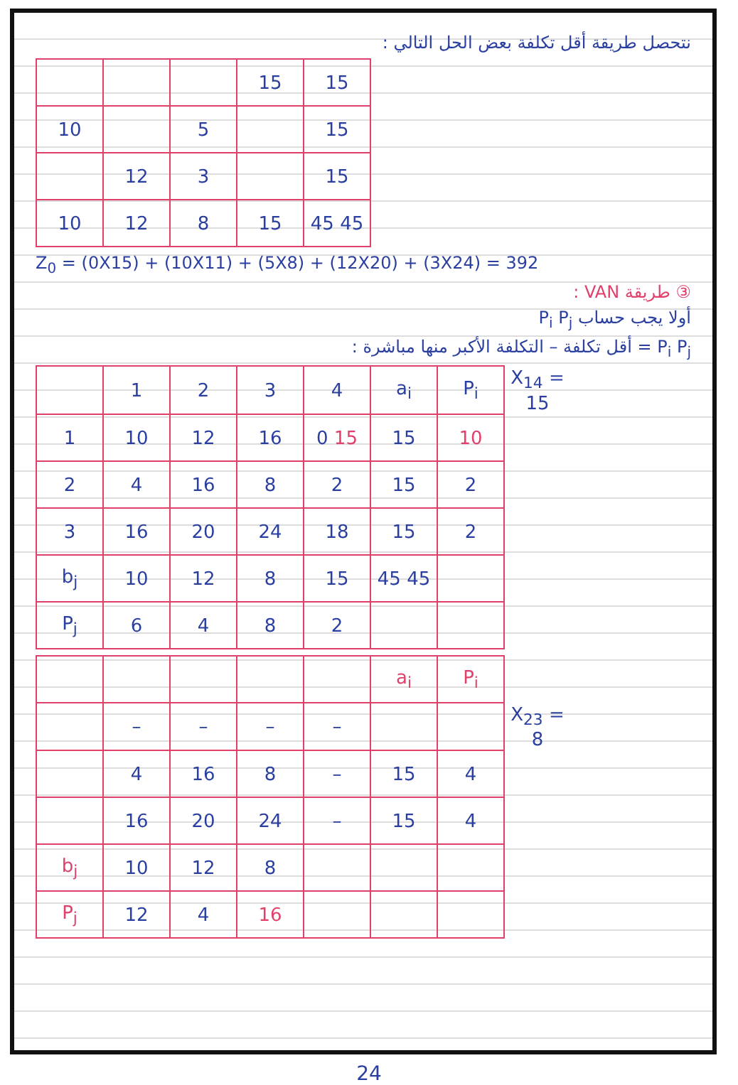نتحصل طريقة أقل تكلفة بعض الحل التالي :
| | | | 15 | 15 |
| 10 | | 5 | | 15 |
| | 12 | 3 | | 15 |
| 10 | 12 | 8 | 15 | 45 45 |
Z<sub>0</sub> = (0X15) + (10X11) + (5X8) + (12X20) + (3X24) = 392
③ طريقة VAN :
أولا يجب حساب P<sub>i</sub> P<sub>j</sub>
P<sub>i</sub> P<sub>j</sub> = أقل تكلفة – التكلفة الأكبر منها مباشرة :
| | 1 | 2 | 3 | 4 | a<sub>i</sub> | P<sub>i</sub> | X<sub>14</sub> = 15 |
| 1 | 10 | 12 | 16 | 0 15 | 15 | 10 | |
| 2 | 4 | 16 | 8 | 2 | 15 | 2 | |
| 3 | 16 | 20 | 24 | 18 | 15 | 2 | |
| b<sub>j</sub> | 10 | 12 | 8 | 15 | 45 45 | | |
| P<sub>j</sub> | 6 | 4 | 8 | 2 | | | |
| | | | | | a<sub>i</sub> | P<sub>i</sub> | |
| | – | – | – | – | | | X<sub>23</sub> = 8 |
| | 4 | 16 | 8 | – | 15 | 4 | |
| | 16 | 20 | 24 | – | 15 | 4 | |
| b<sub>j</sub> | 10 | 12 | 8 | | | | |
| P<sub>j</sub> | 12 | 4 | 16 | | | | |
24